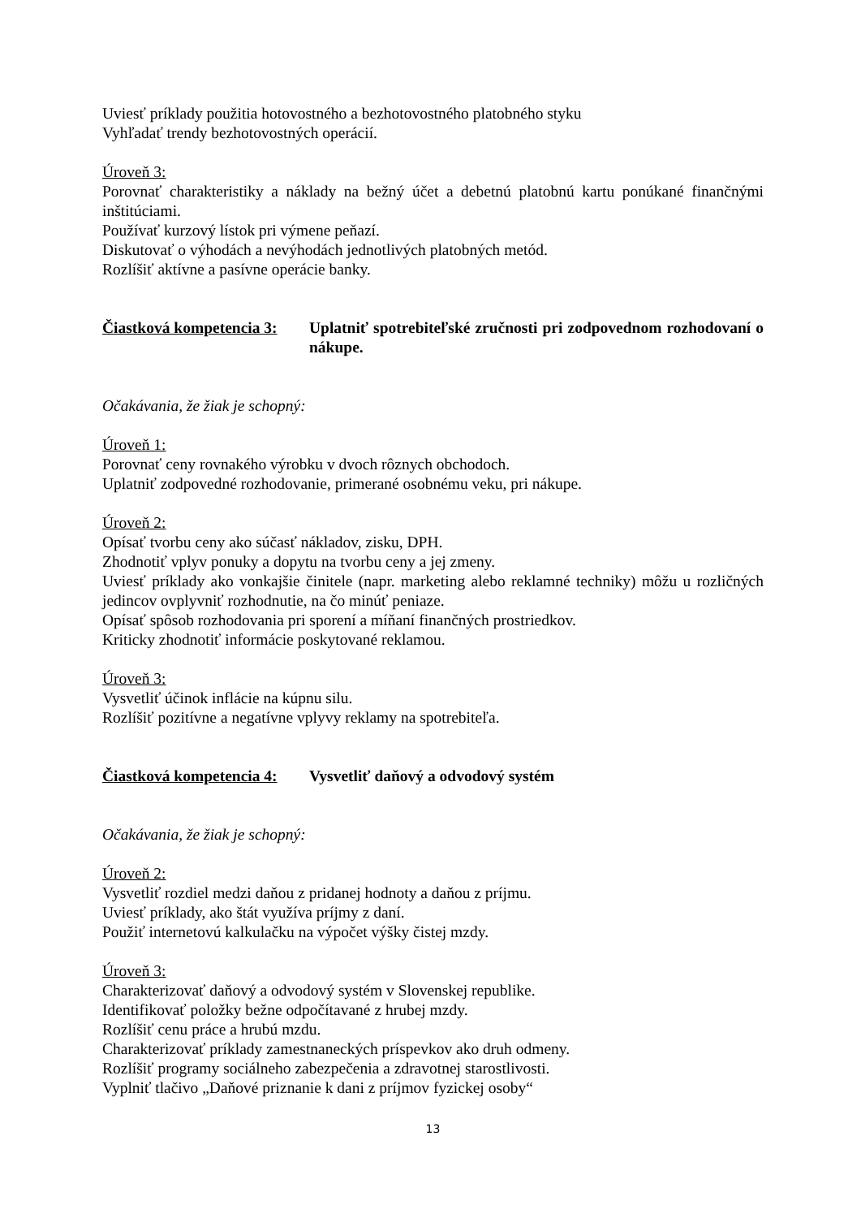Uviesť príklady použitia hotovostného a bezhotovostného platobného styku
Vyhľadať trendy bezhotovostných operácií.
Úroveň 3:
Porovnať charakteristiky a náklady na bežný účet a debetnú platobnú kartu ponúkané finančnými inštitúciami.
Používať kurzový lístok pri výmene peňazí.
Diskutovať o výhodách a nevýhodách jednotlivých platobných metód.
Rozlíšiť aktívne a pasívne operácie banky.
Čiastková kompetencia 3:
Uplatniť spotrebiteľské zručnosti pri zodpovednom rozhodovaní o nákupe.
Očakávania, že žiak je schopný:
Úroveň 1:
Porovnať ceny rovnakého výrobku v dvoch rôznych obchodoch.
Uplatniť zodpovedné rozhodovanie, primerané osobnému veku, pri nákupe.
Úroveň 2:
Opísať tvorbu ceny ako súčasť nákladov, zisku, DPH.
Zhodnotiť vplyv ponuky a dopytu na tvorbu ceny a jej zmeny.
Uviesť príklady ako vonkajšie činitele (napr. marketing alebo reklamné techniky) môžu u rozličných jedincov ovplyvniť rozhodnutie, na čo minúť peniaze.
Opísať spôsob rozhodovania pri sporení a míňaní finančných prostriedkov.
Kriticky zhodnotiť informácie poskytované reklamou.
Úroveň 3:
Vysvetliť účinok inflácie na kúpnu silu.
Rozlíšiť pozitívne a negatívne vplyvy reklamy na spotrebiteľa.
Čiastková kompetencia 4:
Vysvetliť daňový a odvodový systém
Očakávania, že žiak je schopný:
Úroveň 2:
Vysvetliť rozdiel medzi daňou z pridanej hodnoty a daňou z príjmu.
Uviesť príklady, ako štát využíva príjmy z daní.
Použiť internetovú kalkulačku na výpočet výšky čistej mzdy.
Úroveň 3:
Charakterizovať daňový a odvodový systém v Slovenskej republike.
Identifikovať položky bežne odpočítavané z hrubej mzdy.
Rozlíšiť cenu práce a hrubú mzdu.
Charakterizovať príklady zamestnaneckých príspevkov ako druh odmeny.
Rozlíšiť programy sociálneho zabezpečenia a zdravotnej starostlivosti.
Vyplniť tlačivo „Daňové priznanie k dani z príjmov fyzickej osoby“
13